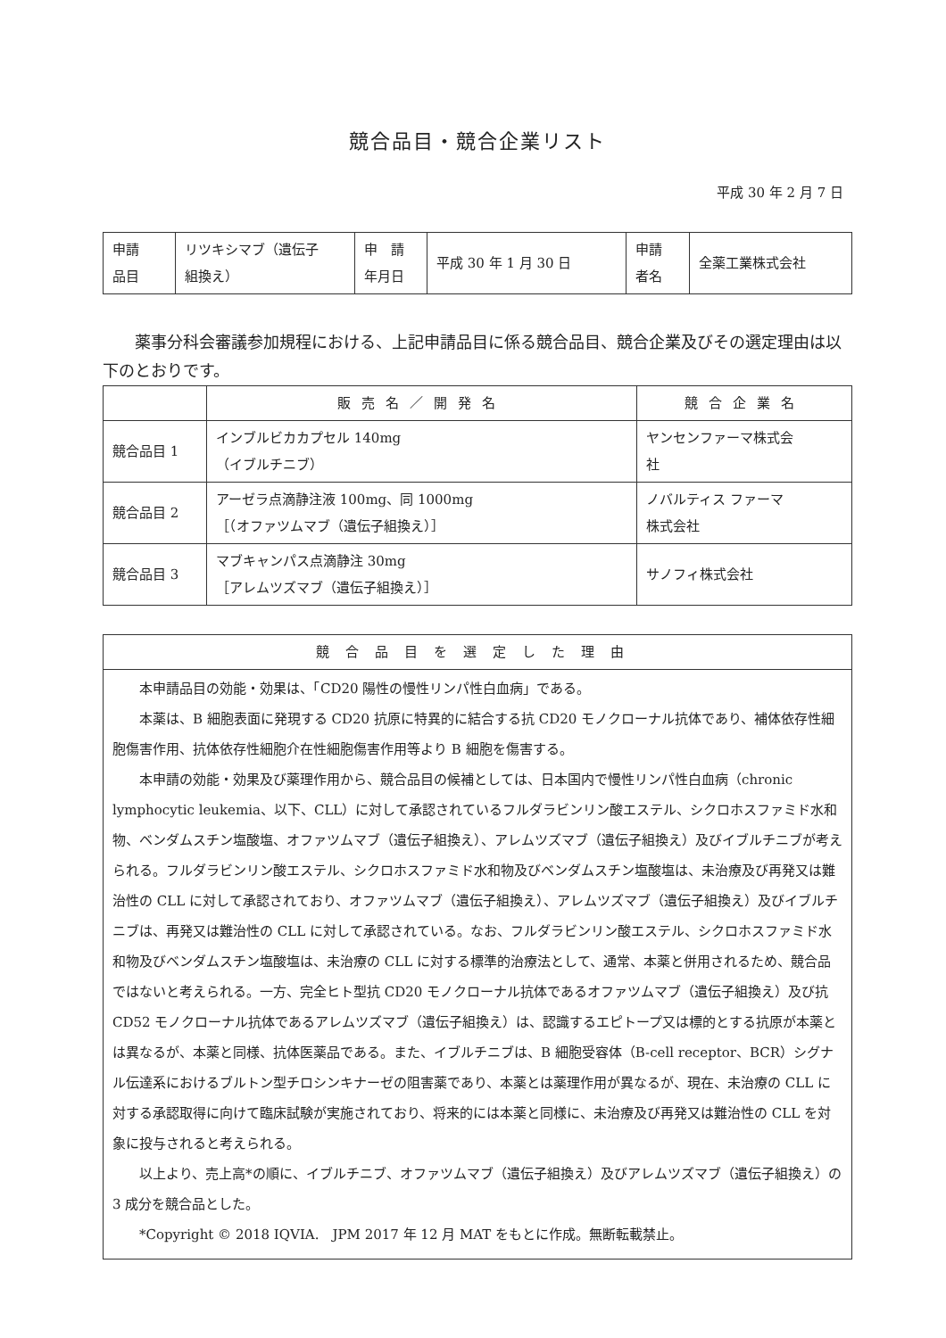競合品目・競合企業リスト
平成 30 年 2 月 7 日
| 申請 品目 | リツキシマブ（遺伝子 組換え） | 申 請 年月日 | 平成 30 年 1 月 30 日 | 申請 者名 | 全薬工業株式会社 |
薬事分科会審議参加規程における、上記申請品目に係る競合品目、競合企業及びその選定理由は以下のとおりです。
| | 販売名／開発名 | 競合企業名 |
| --- | --- | --- |
| 競合品目 1 | インブルビカカプセル 140mg （イブルチニブ） | ヤンセンファーマ株式会 社 |
| 競合品目 2 | アーゼラ点滴静注液 100mg、同 1000mg ［（オファツムマブ（遺伝子組換え）］ | ノバルティス ファーマ 株式会社 |
| 競合品目 3 | マブキャンパス点滴静注 30mg ［アレムツズマブ（遺伝子組換え）］ | サノフィ株式会社 |
| 競合品目を選定した理由 |
| --- |
| 本申請品目の効能・効果は、「CD20 陽性の慢性リンパ性白血病」である。 本薬は、B 細胞表面に発現する CD20 抗原に特異的に結合する抗 CD20 モノクローナル抗体であり、補体依存性細胞傷害作用、抗体依存性細胞介在性細胞傷害作用等より B 細胞を傷害する。 本申請の効能・効果及び薬理作用から、競合品目の候補としては、日本国内で慢性リンパ性白血病（chronic lymphocytic leukemia、以下、CLL）に対して承認されているフルダラビンリン酸エステル、シクロホスファミド水和物、ベンダムスチン塩酸塩、オファツムマブ（遺伝子組換え）、アレムツズマブ（遺伝子組換え）及びイブルチニブが考えられる。フルダラビンリン酸エステル、シクロホスファミド水和物及びベンダムスチン塩酸塩は、未治療及び再発又は難治性の CLL に対して承認されており、オファツムマブ（遺伝子組換え）、アレムツズマブ（遺伝子組換え）及びイブルチニブは、再発又は難治性の CLL に対して承認されている。なお、フルダラビンリン酸エステル、シクロホスファミド水和物及びベンダムスチン塩酸塩は、未治療の CLL に対する標準的治療法として、通常、本薬と併用されるため、競合品ではないと考えられる。一方、完全ヒト型抗 CD20 モノクローナル抗体であるオファツムマブ（遺伝子組換え）及び抗 CD52 モノクローナル抗体であるアレムツズマブ（遺伝子組換え）は、認識するエピトープ又は標的とする抗原が本薬とは異なるが、本薬と同様、抗体医薬品である。また、イブルチニブは、B 細胞受容体（B-cell receptor、BCR）シグナル伝達系におけるブルトン型チロシンキナーゼの阻害薬であり、本薬とは薬理作用が異なるが、現在、未治療の CLL に対する承認取得に向けて臨床試験が実施されており、将来的には本薬と同様に、未治療及び再発又は難治性の CLL を対象に投与されると考えられる。 以上より、売上高*の順に、イブルチニブ、オファツムマブ（遺伝子組換え）及びアレムツズマブ（遺伝子組換え）の 3 成分を競合品とした。 *Copyright © 2018 IQVIA. JPM 2017 年 12 月 MAT をもとに作成。無断転載禁止。 |